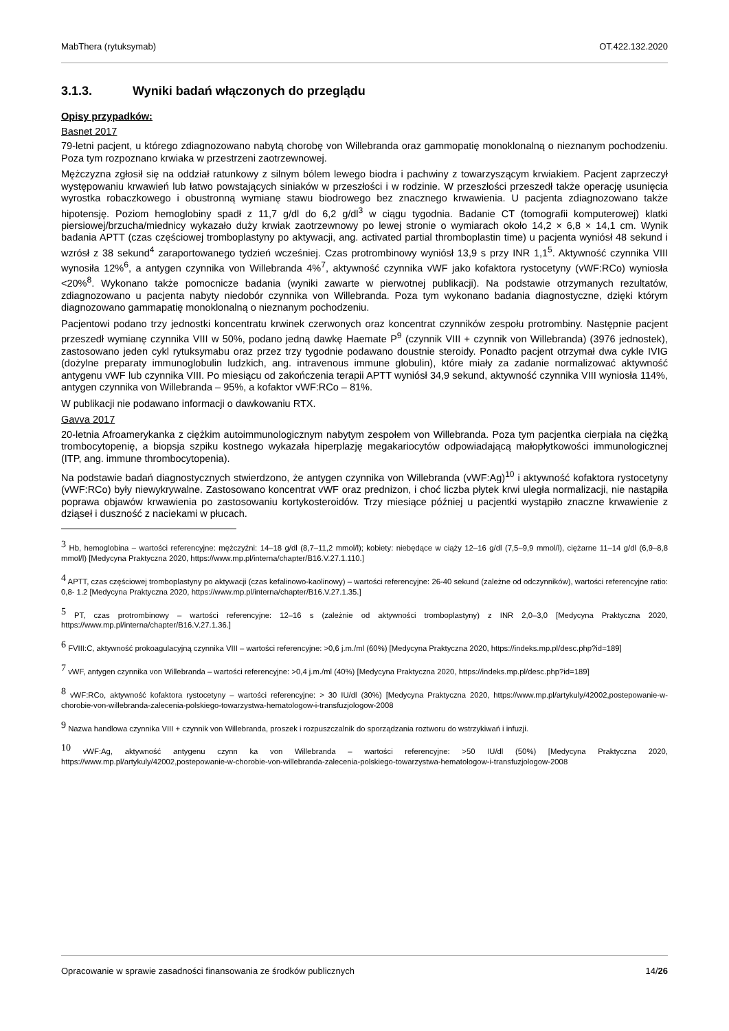MabThera (rytuksymab) OT.422.132.2020
3.1.3. Wyniki badań włączonych do przeglądu
Opisy przypadków:
Basnet 2017
79-letni pacjent, u którego zdiagnozowano nabytą chorobę von Willebranda oraz gammopatię monoklonalną o nieznanym pochodzeniu. Poza tym rozpoznano krwiaka w przestrzeni zaotrzewnowej.
Mężczyzna zgłosił się na oddział ratunkowy z silnym bólem lewego biodra i pachwiny z towarzyszącym krwiakiem. Pacjent zaprzeczył występowaniu krwawień lub łatwo powstających siniaków w przeszłości i w rodzinie. W przeszłości przeszedł także operację usunięcia wyrostka robaczkowego i obustronną wymianę stawu biodrowego bez znacznego krwawienia. U pacjenta zdiagnozowano także hipotensję. Poziom hemoglobiny spadł z 11,7 g/dl do 6,2 g/dl<sup>3</sup> w ciągu tygodnia. Badanie CT (tomografii komputerowej) klatki piersiowej/brzucha/miednicy wykazało duży krwiak zaotrzewnowy po lewej stronie o wymiarach około 14,2 × 6,8 × 14,1 cm. Wynik badania APTT (czas częściowej tromboplastyny po aktywacji, ang. activated partial thromboplastin time) u pacjenta wyniósł 48 sekund i wzrósł z 38 sekund<sup>4</sup> zaraportowanego tydzień wcześniej. Czas protrombinowy wyniósł 13,9 s przy INR 1,1<sup>5</sup>. Aktywność czynnika VIII wynosiła 12%<sup>6</sup>, a antygen czynnika von Willebranda 4%<sup>7</sup>, aktywność czynnika vWF jako kofaktora rystocetyny (vWF:RCo) wyniosła <20%<sup>8</sup>. Wykonano także pomocnicze badania (wyniki zawarte w pierwotnej publikacji). Na podstawie otrzymanych rezultatów, zdiagnozowano u pacjenta nabyty niedobór czynnika von Willebranda. Poza tym wykonano badania diagnostyczne, dzięki którym diagnozowano gammapatię monoklonalną o nieznanym pochodzeniu.
Pacjentowi podano trzy jednostki koncentratu krwinek czerwonych oraz koncentrat czynników zespołu protrombiny. Następnie pacjent przeszedł wymianę czynnika VIII w 50%, podano jedną dawkę Haemate P<sup>9</sup> (czynnik VIII + czynnik von Willebranda) (3976 jednostek), zastosowano jeden cykl rytuksymabu oraz przez trzy tygodnie podawano doustnie steroidy. Ponadto pacjent otrzymał dwa cykle IVIG (dożylne preparaty immunoglobulin ludzkich, ang. intravenous immune globulin), które miały za zadanie normalizować aktywność antygenu vWF lub czynnika VIII. Po miesiącu od zakończenia terapii APTT wyniósł 34,9 sekund, aktywność czynnika VIII wyniosła 114%, antygen czynnika von Willebranda – 95%, a kofaktor vWF:RCo – 81%.
W publikacji nie podawano informacji o dawkowaniu RTX.
Gavva 2017
20-letnia Afroamerykanka z ciężkim autoimmunologicznym nabytym zespołem von Willebranda. Poza tym pacjentka cierpiała na ciężką trombocytopenię, a biopsja szpiku kostnego wykazała hiperplazję megakariocytów odpowiadającą małopłytkowości immunologicznej (ITP, ang. immune thrombocytopenia).
Na podstawie badań diagnostycznych stwierdzono, że antygen czynnika von Willebranda (vWF:Ag)<sup>10</sup> i aktywność kofaktora rystocetyny (vWF:RCo) były niewykrywalne. Zastosowano koncentrat vWF oraz prednizon, i choć liczba płytek krwi uległa normalizacji, nie nastąpiła poprawa objawów krwawienia po zastosowaniu kortykosteroidów. Trzy miesiące później u pacjentki wystąpiło znaczne krwawienie z dziąseł i duszność z naciekami w płucach.
<sup>3</sup> Hb, hemoglobina – wartości referencyjne: mężczyźni: 14–18 g/dl (8,7–11,2 mmol/l); kobiety: niebędące w ciąży 12–16 g/dl (7,5–9,9 mmol/l), ciężarne 11–14 g/dl (6,9–8,8 mmol/l) [Medycyna Praktyczna 2020, https://www.mp.pl/interna/chapter/B16.V.27.1.110.]
<sup>4</sup> APTT, czas częściowej tromboplastyny po aktywacji (czas kefalinowo-kaolinowy) – wartości referencyjne: 26-40 sekund (zależne od odczynników), wartości referencyjne ratio: 0,8- 1.2 [Medycyna Praktyczna 2020, https://www.mp.pl/interna/chapter/B16.V.27.1.35.]
<sup>5</sup> PT, czas protrombinowy – wartości referencyjne: 12–16 s (zależnie od aktywności tromboplastyny) z INR 2,0–3,0 [Medycyna Praktyczna 2020, https://www.mp.pl/interna/chapter/B16.V.27.1.36.]
<sup>6</sup> FVIII:C, aktywność prokoagulacyjną czynnika VIII – wartości referencyjne: >0,6 j.m./ml (60%) [Medycyna Praktyczna 2020, https://indeks.mp.pl/desc.php?id=189]
<sup>7</sup> vWF, antygen czynnika von Willebranda – wartości referencyjne: >0,4 j.m./ml (40%) [Medycyna Praktyczna 2020, https://indeks.mp.pl/desc.php?id=189]
<sup>8</sup> vWF:RCo, aktywność kofaktora rystocetyny – wartości referencyjne: > 30 IU/dl (30%) [Medycyna Praktyczna 2020, https://www.mp.pl/artykuly/42002,postepowanie-w-chorobie-von-willebranda-zalecenia-polskiego-towarzystwa-hematologow-i-transfuzjologow-2008
<sup>9</sup> Nazwa handlowa czynnika VIII + czynnik von Willebranda, proszek i rozpuszczalnik do sporządzania roztworu do wstrzykiwań i infuzji.
<sup>10</sup> vWF:Ag, aktywność antygenu czynn ka von Willebranda – wartości referencyjne: >50 IU/dl (50%) [Medycyna Praktyczna 2020, https://www.mp.pl/artykuly/42002,postepowanie-w-chorobie-von-willebranda-zalecenia-polskiego-towarzystwa-hematologow-i-transfuzjologow-2008
Opracowanie w sprawie zasadności finansowania ze środków publicznych 14/26